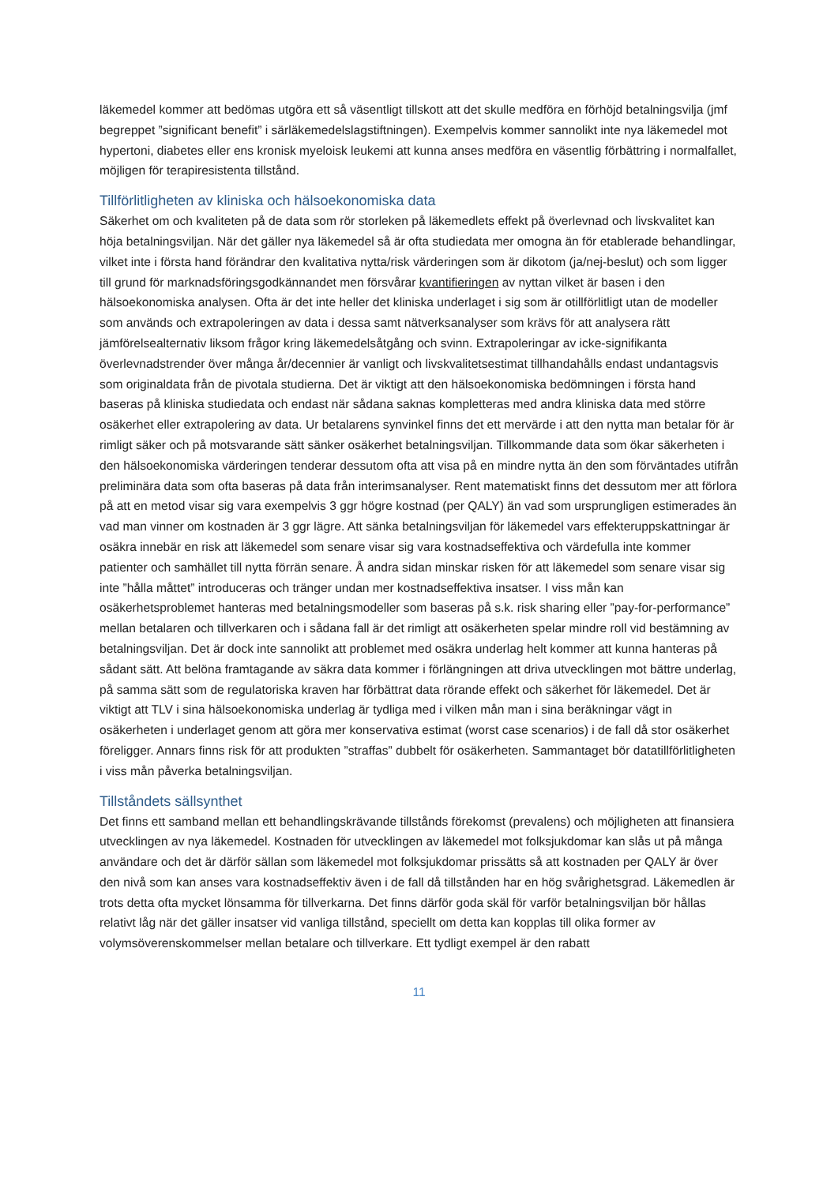läkemedel kommer att bedömas utgöra ett så väsentligt tillskott att det skulle medföra en förhöjd betalningsvilja (jmf begreppet ”significant benefit” i särläkemedelslagstiftningen). Exempelvis kommer sannolikt inte nya läkemedel mot hypertoni, diabetes eller ens kronisk myeloisk leukemi att kunna anses medföra en väsentlig förbättring i normalfallet, möjligen för terapiresistenta tillstånd.
Tillförlitligheten av kliniska och hälsoekonomiska data
Säkerhet om och kvaliteten på de data som rör storleken på läkemedlets effekt på överlevnad och livskvalitet kan höja betalningsviljan. När det gäller nya läkemedel så är ofta studiedata mer omogna än för etablerade behandlingar, vilket inte i första hand förändrar den kvalitativa nytta/risk värderingen som är dikotom (ja/nej-beslut) och som ligger till grund för marknadsföringsgodkännandet men försvårar kvantifieringen av nyttan vilket är basen i den hälsoekonomiska analysen. Ofta är det inte heller det kliniska underlaget i sig som är otillförlitligt utan de modeller som används och extrapoleringen av data i dessa samt nätverksanalyser som krävs för att analysera rätt jämförelsealternativ liksom frågor kring läkemedelsåtgång och svinn. Extrapoleringar av icke-signifikanta överlevnadstrender över många år/decennier är vanligt och livskvalitetsestimat tillhandahålls endast undantagsvis som originaldata från de pivotala studierna. Det är viktigt att den hälsoekonomiska bedömningen i första hand baseras på kliniska studiedata och endast när sådana saknas kompletteras med andra kliniska data med större osäkerhet eller extrapolering av data. Ur betalarens synvinkel finns det ett mervärde i att den nytta man betalar för är rimligt säker och på motsvarande sätt sänker osäkerhet betalningsviljan. Tillkommande data som ökar säkerheten i den hälsoekonomiska värderingen tenderar dessutom ofta att visa på en mindre nytta än den som förväntades utifrån preliminära data som ofta baseras på data från interimsanalyser. Rent matematiskt finns det dessutom mer att förlora på att en metod visar sig vara exempelvis 3 ggr högre kostnad (per QALY) än vad som ursprungligen estimerades än vad man vinner om kostnaden är 3 ggr lägre. Att sänka betalningsviljan för läkemedel vars effekteruppskattningar är osäkra innebär en risk att läkemedel som senare visar sig vara kostnadseffektiva och värdefulla inte kommer patienter och samhället till nytta förrän senare. Å andra sidan minskar risken för att läkemedel som senare visar sig inte ”hålla måttet” introduceras och tränger undan mer kostnadseffektiva insatser. I viss mån kan osäkerhetsproblemet hanteras med betalningsmodeller som baseras på s.k. risk sharing eller ”pay-for-performance” mellan betalaren och tillverkaren och i sådana fall är det rimligt att osäkerheten spelar mindre roll vid bestämning av betalningsviljan. Det är dock inte sannolikt att problemet med osäkra underlag helt kommer att kunna hanteras på sådant sätt. Att belöna framtagande av säkra data kommer i förlängningen att driva utvecklingen mot bättre underlag, på samma sätt som de regulatoriska kraven har förbättrat data rörande effekt och säkerhet för läkemedel. Det är viktigt att TLV i sina hälsoekonomiska underlag är tydliga med i vilken mån man i sina beräkningar vägt in osäkerheten i underlaget genom att göra mer konservativa estimat (worst case scenarios) i de fall då stor osäkerhet föreligger. Annars finns risk för att produkten ”straffas” dubbelt för osäkerheten. Sammantaget bör datatillförlitligheten i viss mån påverka betalningsviljan.
Tillståndets sällsynthet
Det finns ett samband mellan ett behandlingskrävande tillstånds förekomst (prevalens) och möjligheten att finansiera utvecklingen av nya läkemedel. Kostnaden för utvecklingen av läkemedel mot folksjukdomar kan slås ut på många användare och det är därför sällan som läkemedel mot folksjukdomar prissätts så att kostnaden per QALY är över den nivå som kan anses vara kostnadseffektiv även i de fall då tillstånden har en hög svårighetsgrad. Läkemedlen är trots detta ofta mycket lönsamma för tillverkarna. Det finns därför goda skäl för varför betalningsviljan bör hållas relativt låg när det gäller insatser vid vanliga tillstånd, speciellt om detta kan kopplas till olika former av volymsöverenskommelser mellan betalare och tillverkare. Ett tydligt exempel är den rabatt
11